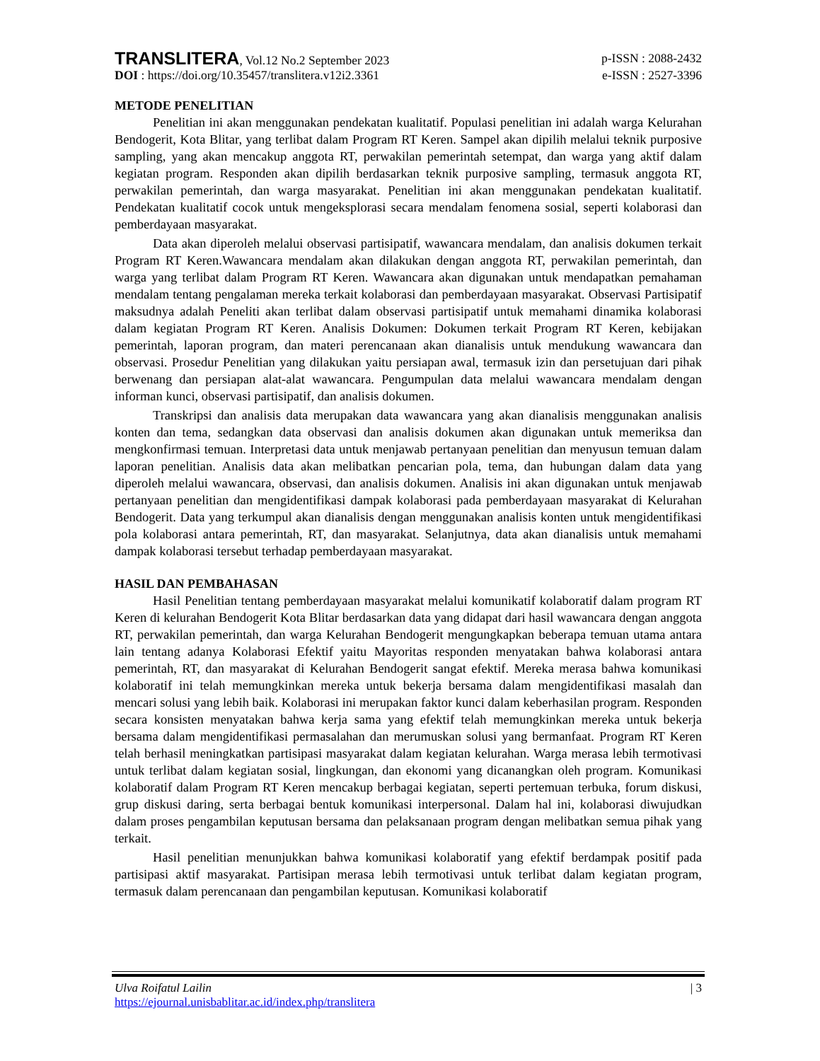TRANSLITERA, Vol.12 No.2 September 2023 p-ISSN : 2088-2432
DOI : https://doi.org/10.35457/translitera.v12i2.3361 e-ISSN : 2527-3396
METODE PENELITIAN
Penelitian ini akan menggunakan pendekatan kualitatif. Populasi penelitian ini adalah warga Kelurahan Bendogerit, Kota Blitar, yang terlibat dalam Program RT Keren. Sampel akan dipilih melalui teknik purposive sampling, yang akan mencakup anggota RT, perwakilan pemerintah setempat, dan warga yang aktif dalam kegiatan program. Responden akan dipilih berdasarkan teknik purposive sampling, termasuk anggota RT, perwakilan pemerintah, dan warga masyarakat. Penelitian ini akan menggunakan pendekatan kualitatif. Pendekatan kualitatif cocok untuk mengeksplorasi secara mendalam fenomena sosial, seperti kolaborasi dan pemberdayaan masyarakat.
Data akan diperoleh melalui observasi partisipatif, wawancara mendalam, dan analisis dokumen terkait Program RT Keren.Wawancara mendalam akan dilakukan dengan anggota RT, perwakilan pemerintah, dan warga yang terlibat dalam Program RT Keren. Wawancara akan digunakan untuk mendapatkan pemahaman mendalam tentang pengalaman mereka terkait kolaborasi dan pemberdayaan masyarakat. Observasi Partisipatif maksudnya adalah Peneliti akan terlibat dalam observasi partisipatif untuk memahami dinamika kolaborasi dalam kegiatan Program RT Keren. Analisis Dokumen: Dokumen terkait Program RT Keren, kebijakan pemerintah, laporan program, dan materi perencanaan akan dianalisis untuk mendukung wawancara dan observasi. Prosedur Penelitian yang dilakukan yaitu persiapan awal, termasuk izin dan persetujuan dari pihak berwenang dan persiapan alat-alat wawancara. Pengumpulan data melalui wawancara mendalam dengan informan kunci, observasi partisipatif, dan analisis dokumen.
Transkripsi dan analisis data merupakan data wawancara yang akan dianalisis menggunakan analisis konten dan tema, sedangkan data observasi dan analisis dokumen akan digunakan untuk memeriksa dan mengkonfirmasi temuan. Interpretasi data untuk menjawab pertanyaan penelitian dan menyusun temuan dalam laporan penelitian. Analisis data akan melibatkan pencarian pola, tema, dan hubungan dalam data yang diperoleh melalui wawancara, observasi, dan analisis dokumen. Analisis ini akan digunakan untuk menjawab pertanyaan penelitian dan mengidentifikasi dampak kolaborasi pada pemberdayaan masyarakat di Kelurahan Bendogerit. Data yang terkumpul akan dianalisis dengan menggunakan analisis konten untuk mengidentifikasi pola kolaborasi antara pemerintah, RT, dan masyarakat. Selanjutnya, data akan dianalisis untuk memahami dampak kolaborasi tersebut terhadap pemberdayaan masyarakat.
HASIL DAN PEMBAHASAN
Hasil Penelitian tentang pemberdayaan masyarakat melalui komunikatif kolaboratif dalam program RT Keren di kelurahan Bendogerit Kota Blitar berdasarkan data yang didapat dari hasil wawancara dengan anggota RT, perwakilan pemerintah, dan warga Kelurahan Bendogerit mengungkapkan beberapa temuan utama antara lain tentang adanya Kolaborasi Efektif yaitu Mayoritas responden menyatakan bahwa kolaborasi antara pemerintah, RT, dan masyarakat di Kelurahan Bendogerit sangat efektif. Mereka merasa bahwa komunikasi kolaboratif ini telah memungkinkan mereka untuk bekerja bersama dalam mengidentifikasi masalah dan mencari solusi yang lebih baik. Kolaborasi ini merupakan faktor kunci dalam keberhasilan program. Responden secara konsisten menyatakan bahwa kerja sama yang efektif telah memungkinkan mereka untuk bekerja bersama dalam mengidentifikasi permasalahan dan merumuskan solusi yang bermanfaat. Program RT Keren telah berhasil meningkatkan partisipasi masyarakat dalam kegiatan kelurahan. Warga merasa lebih termotivasi untuk terlibat dalam kegiatan sosial, lingkungan, dan ekonomi yang dicanangkan oleh program. Komunikasi kolaboratif dalam Program RT Keren mencakup berbagai kegiatan, seperti pertemuan terbuka, forum diskusi, grup diskusi daring, serta berbagai bentuk komunikasi interpersonal. Dalam hal ini, kolaborasi diwujudkan dalam proses pengambilan keputusan bersama dan pelaksanaan program dengan melibatkan semua pihak yang terkait.
Hasil penelitian menunjukkan bahwa komunikasi kolaboratif yang efektif berdampak positif pada partisipasi aktif masyarakat. Partisipan merasa lebih termotivasi untuk terlibat dalam kegiatan program, termasuk dalam perencanaan dan pengambilan keputusan. Komunikasi kolaboratif
Ulva Roifatul Lailin | 3
https://ejournal.unisbablitar.ac.id/index.php/translitera